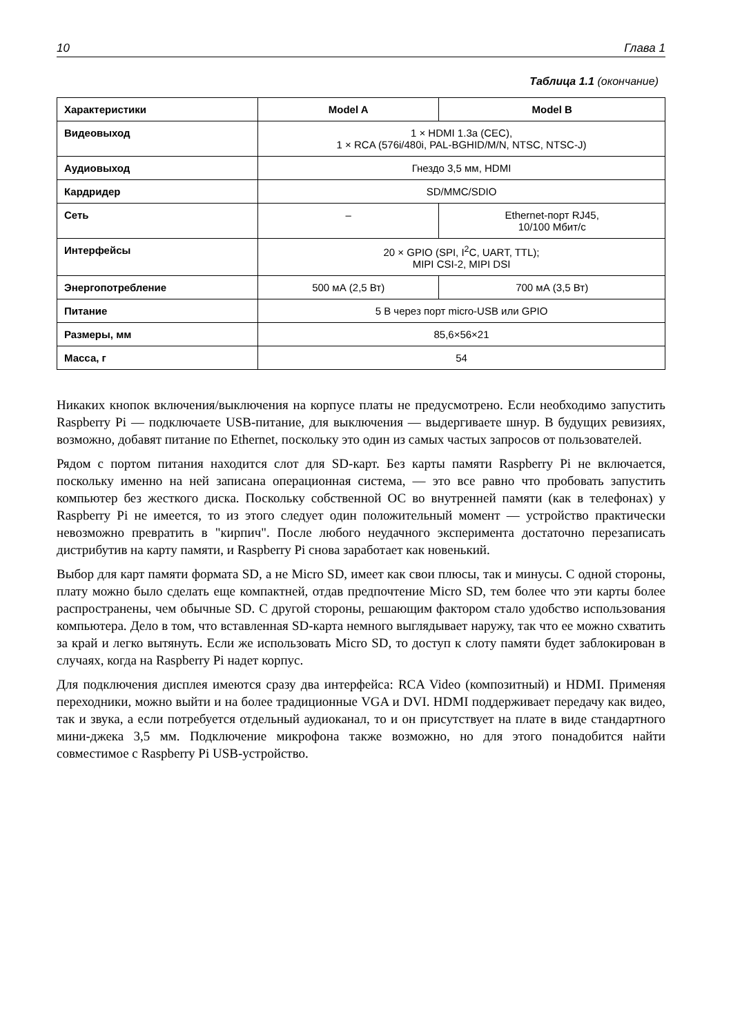10 Глава 1
Таблица 1.1 (окончание)
| Характеристики | Model A | Model B |
| --- | --- | --- |
| Видеовыход | 1 × HDMI 1.3a (CEC), 1 × RCA (576i/480i, PAL-BGHID/M/N, NTSC, NTSC-J) | |
| Аудиовыход | Гнездо 3,5 мм, HDMI | |
| Кардридер | SD/MMC/SDIO | |
| Сеть | – | Ethernet-порт RJ45, 10/100 Мбит/с |
| Интерфейсы | 20 × GPIO (SPI, I<sup>2</sup>C, UART, TTL); MIPI CSI-2, MIPI DSI | |
| Энергопотребление | 500 мА (2,5 Вт) | 700 мА (3,5 Вт) |
| Питание | 5 В через порт micro-USB или GPIO | |
| Размеры, мм | 85,6×56×21 | |
| Масса, г | 54 | |
Никаких кнопок включения/выключения на корпусе платы не предусмотрено. Если необходимо запустить Raspberry Pi — подключаете USB-питание, для выключения — выдергиваете шнур. В будущих ревизиях, возможно, добавят питание по Ethernet, поскольку это один из самых частых запросов от пользователей.
Рядом с портом питания находится слот для SD-карт. Без карты памяти Raspberry Pi не включается, поскольку именно на ней записана операционная система, — это все равно что пробовать запустить компьютер без жесткого диска. Поскольку собственной ОС во внутренней памяти (как в телефонах) у Raspberry Pi не имеется, то из этого следует один положительный момент — устройство практически невозможно превратить в "кирпич". После любого неудачного эксперимента достаточно перезаписать дистрибутив на карту памяти, и Raspberry Pi снова заработает как новенький.
Выбор для карт памяти формата SD, а не Micro SD, имеет как свои плюсы, так и минусы. С одной стороны, плату можно было сделать еще компактней, отдав предпочтение Micro SD, тем более что эти карты более распространены, чем обычные SD. С другой стороны, решающим фактором стало удобство использования компьютера. Дело в том, что вставленная SD-карта немного выглядывает наружу, так что ее можно схватить за край и легко вытянуть. Если же использовать Micro SD, то доступ к слоту памяти будет заблокирован в случаях, когда на Raspberry Pi надет корпус.
Для подключения дисплея имеются сразу два интерфейса: RCA Video (композитный) и HDMI. Применяя переходники, можно выйти и на более традиционные VGA и DVI. HDMI поддерживает передачу как видео, так и звука, а если потребуется отдельный аудиоканал, то и он присутствует на плате в виде стандартного мини-джека 3,5 мм. Подключение микрофона также возможно, но для этого понадобится найти совместимое с Raspberry Pi USB-устройство.